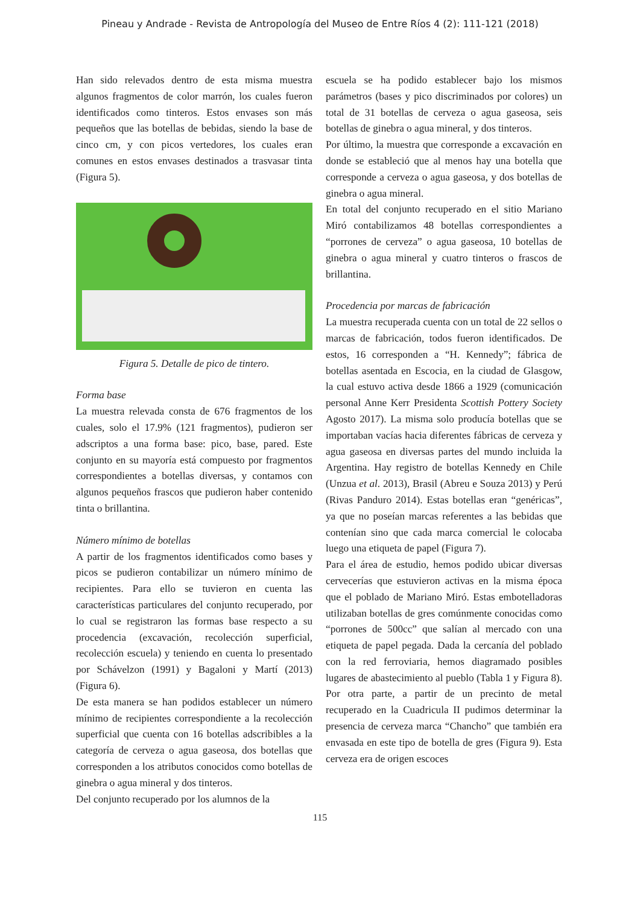Pineau y Andrade - Revista de Antropología del Museo de Entre Ríos 4 (2): 111-121 (2018)
Han sido relevados dentro de esta misma muestra algunos fragmentos de color marrón, los cuales fueron identificados como tinteros. Estos envases son más pequeños que las botellas de bebidas, siendo la base de cinco cm, y con picos vertedores, los cuales eran comunes en estos envases destinados a trasvasar tinta (Figura 5).
Figura 5. Detalle de pico de tintero.
Forma base
La muestra relevada consta de 676 fragmentos de los cuales, solo el 17.9% (121 fragmentos), pudieron ser adscriptos a una forma base: pico, base, pared. Este conjunto en su mayoría está compuesto por fragmentos correspondientes a botellas diversas, y contamos con algunos pequeños frascos que pudieron haber contenido tinta o brillantina.
Número mínimo de botellas
A partir de los fragmentos identificados como bases y picos se pudieron contabilizar un número mínimo de recipientes. Para ello se tuvieron en cuenta las características particulares del conjunto recuperado, por lo cual se registraron las formas base respecto a su procedencia (excavación, recolección superficial, recolección escuela) y teniendo en cuenta lo presentado por Schávelzon (1991) y Bagaloni y Martí (2013) (Figura 6).
De esta manera se han podidos establecer un número mínimo de recipientes correspondiente a la recolección superficial que cuenta con 16 botellas adscribibles a la categoría de cerveza o agua gaseosa, dos botellas que corresponden a los atributos conocidos como botellas de ginebra o agua mineral y dos tinteros.
Del conjunto recuperado por los alumnos de la
escuela se ha podido establecer bajo los mismos parámetros (bases y pico discriminados por colores) un total de 31 botellas de cerveza o agua gaseosa, seis botellas de ginebra o agua mineral, y dos tinteros.
Por último, la muestra que corresponde a excavación en donde se estableció que al menos hay una botella que corresponde a cerveza o agua gaseosa, y dos botellas de ginebra o agua mineral.
En total del conjunto recuperado en el sitio Mariano Miró contabilizamos 48 botellas correspondientes a “porrones de cerveza” o agua gaseosa, 10 botellas de ginebra o agua mineral y cuatro tinteros o frascos de brillantina.
Procedencia por marcas de fabricación
La muestra recuperada cuenta con un total de 22 sellos o marcas de fabricación, todos fueron identificados. De estos, 16 corresponden a “H. Kennedy”; fábrica de botellas asentada en Escocia, en la ciudad de Glasgow, la cual estuvo activa desde 1866 a 1929 (comunicación personal Anne Kerr Presidenta Scottish Pottery Society Agosto 2017). La misma solo producía botellas que se importaban vacías hacia diferentes fábricas de cerveza y agua gaseosa en diversas partes del mundo incluida la Argentina. Hay registro de botellas Kennedy en Chile (Unzua et al. 2013), Brasil (Abreu e Souza 2013) y Perú (Rivas Panduro 2014). Estas botellas eran “genéricas”, ya que no poseían marcas referentes a las bebidas que contenían sino que cada marca comercial le colocaba luego una etiqueta de papel (Figura 7).
Para el área de estudio, hemos podido ubicar diversas cervecerías que estuvieron activas en la misma época que el poblado de Mariano Miró. Estas embotelladoras utilizaban botellas de gres comúnmente conocidas como “porrones de 500cc” que salían al mercado con una etiqueta de papel pegada. Dada la cercanía del poblado con la red ferroviaria, hemos diagramado posibles lugares de abastecimiento al pueblo (Tabla 1 y Figura 8). Por otra parte, a partir de un precinto de metal recuperado en la Cuadricula II pudimos determinar la presencia de cerveza marca “Chancho” que también era envasada en este tipo de botella de gres (Figura 9). Esta cerveza era de origen escoces
115